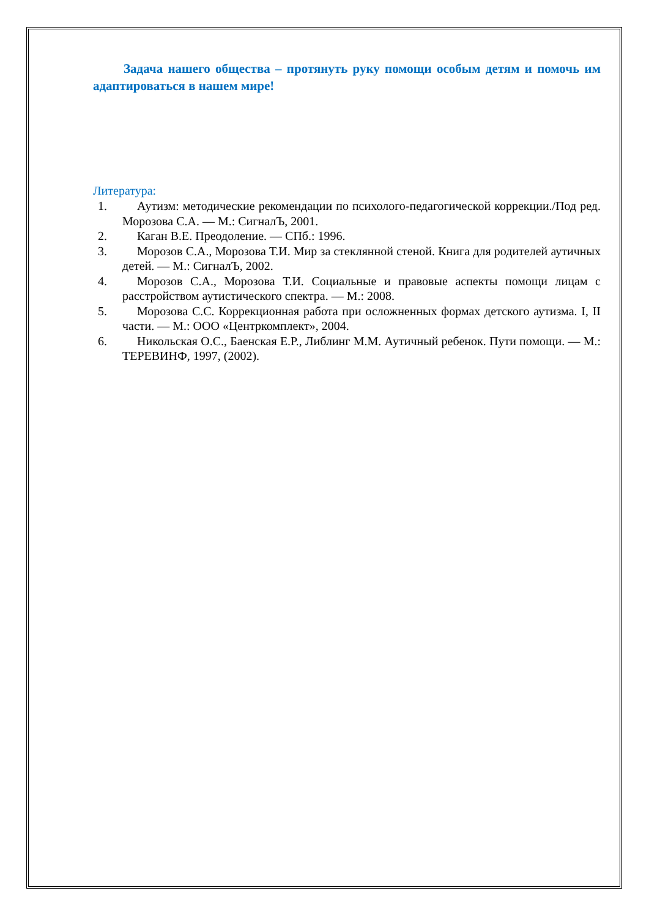Задача нашего общества – протянуть руку помощи особым детям и помочь им адаптироваться в нашем мире!
Литература:
1. Аутизм: методические рекомендации по психолого-педагогической коррекции./Под ред. Морозова С.А. — М.: СигналЪ, 2001.
2. Каган В.Е. Преодоление. — СПб.: 1996.
3. Морозов С.А., Морозова Т.И. Мир за стеклянной стеной. Книга для родителей аутичных детей. — М.: СигналЪ, 2002.
4. Морозов С.А., Морозова Т.И. Социальные и правовые аспекты помощи лицам с расстройством аутистического спектра. — М.: 2008.
5. Морозова С.С. Коррекционная работа при осложненных формах детского аутизма. I, II части. — М.: ООО «Центркомплект», 2004.
6. Никольская О.С., Баенская Е.Р., Либлинг М.М. Аутичный ребенок. Пути помощи. — М.: ТЕРЕВИНФ, 1997, (2002).